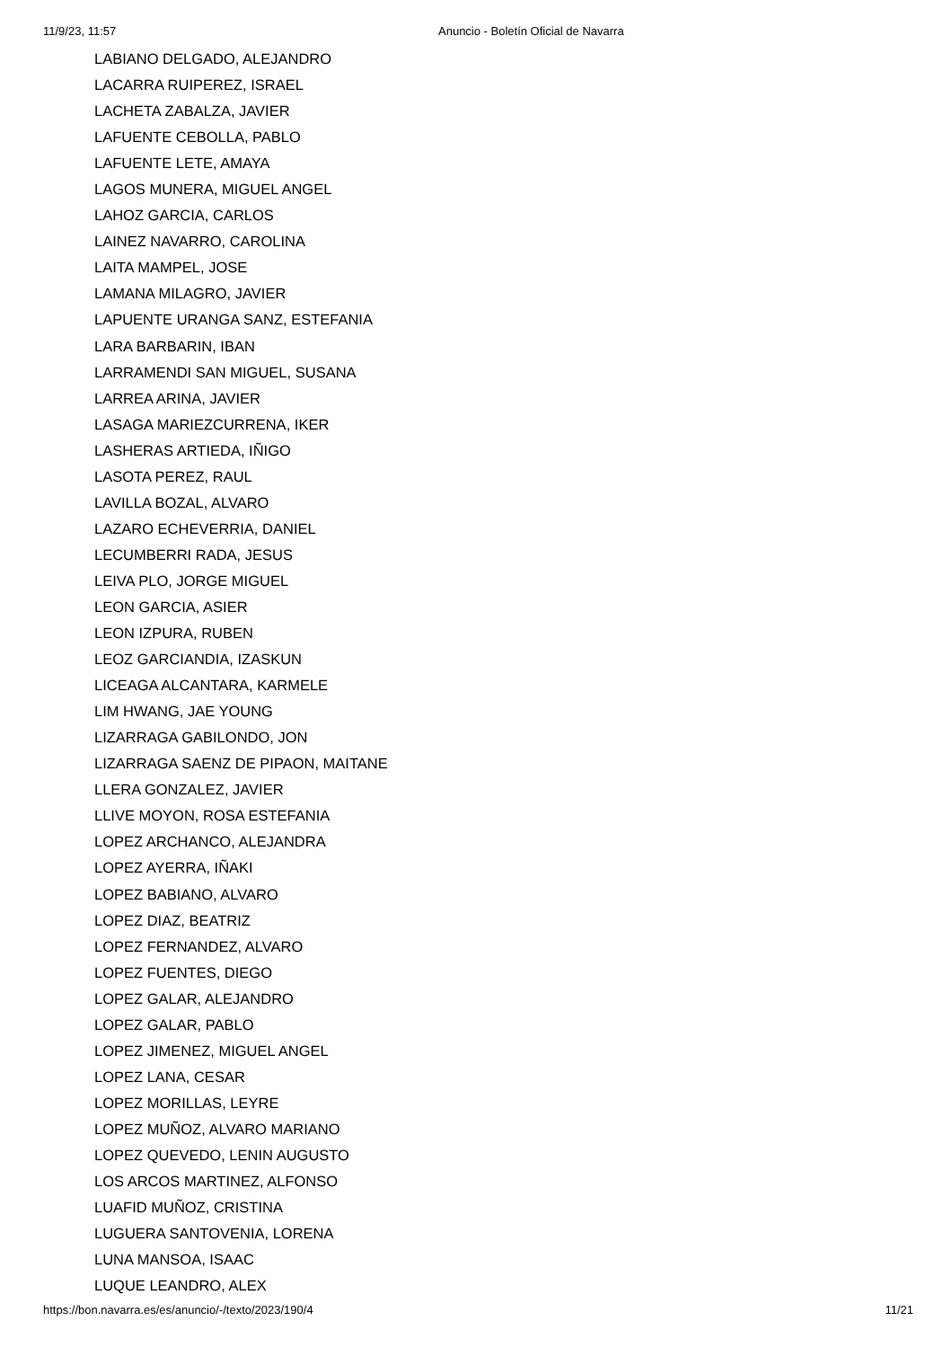11/9/23, 11:57 Anuncio - Boletín Oficial de Navarra
LABIANO DELGADO, ALEJANDRO
LACARRA RUIPEREZ, ISRAEL
LACHETA ZABALZA, JAVIER
LAFUENTE CEBOLLA, PABLO
LAFUENTE LETE, AMAYA
LAGOS MUNERA, MIGUEL ANGEL
LAHOZ GARCIA, CARLOS
LAINEZ NAVARRO, CAROLINA
LAITA MAMPEL, JOSE
LAMANA MILAGRO, JAVIER
LAPUENTE URANGA SANZ, ESTEFANIA
LARA BARBARIN, IBAN
LARRAMENDI SAN MIGUEL, SUSANA
LARREA ARINA, JAVIER
LASAGA MARIEZCURRENA, IKER
LASHERAS ARTIEDA, IÑIGO
LASOTA PEREZ, RAUL
LAVILLA BOZAL, ALVARO
LAZARO ECHEVERRIA, DANIEL
LECUMBERRI RADA, JESUS
LEIVA PLO, JORGE MIGUEL
LEON GARCIA, ASIER
LEON IZPURA, RUBEN
LEOZ GARCIANDIA, IZASKUN
LICEAGA ALCANTARA, KARMELE
LIM HWANG, JAE YOUNG
LIZARRAGA GABILONDO, JON
LIZARRAGA SAENZ DE PIPAON, MAITANE
LLERA GONZALEZ, JAVIER
LLIVE MOYON, ROSA ESTEFANIA
LOPEZ ARCHANCO, ALEJANDRA
LOPEZ AYERRA, IÑAKI
LOPEZ BABIANO, ALVARO
LOPEZ DIAZ, BEATRIZ
LOPEZ FERNANDEZ, ALVARO
LOPEZ FUENTES, DIEGO
LOPEZ GALAR, ALEJANDRO
LOPEZ GALAR, PABLO
LOPEZ JIMENEZ, MIGUEL ANGEL
LOPEZ LANA, CESAR
LOPEZ MORILLAS, LEYRE
LOPEZ MUÑOZ, ALVARO MARIANO
LOPEZ QUEVEDO, LENIN AUGUSTO
LOS ARCOS MARTINEZ, ALFONSO
LUAFID MUÑOZ, CRISTINA
LUGUERA SANTOVENIA, LORENA
LUNA MANSOA, ISAAC
LUQUE LEANDRO, ALEX
https://bon.navarra.es/es/anuncio/-/texto/2023/190/4 11/21